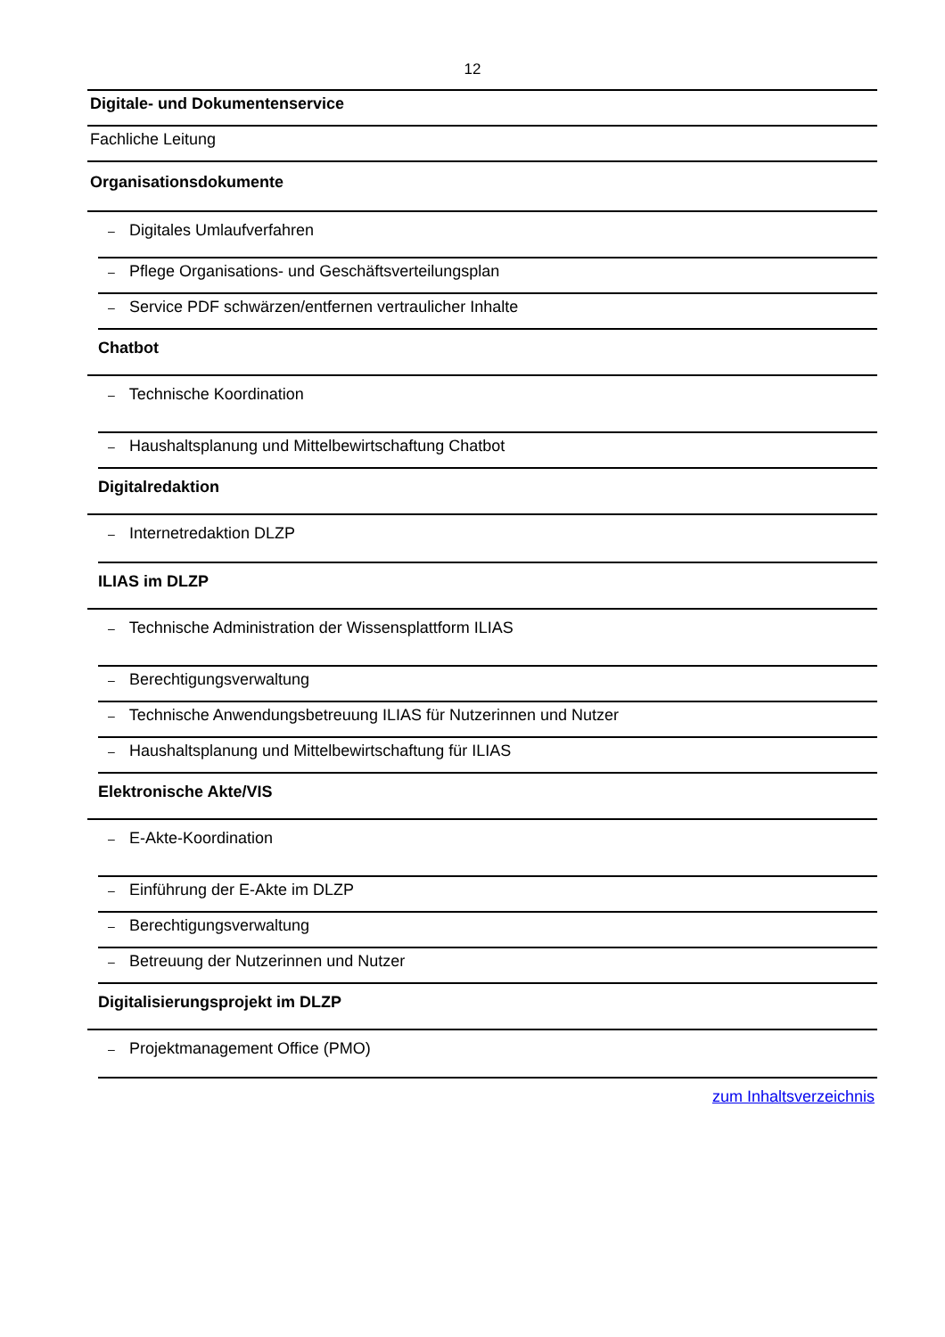12
Digitale- und Dokumentenservice
Fachliche Leitung
Organisationsdokumente
– Digitales Umlaufverfahren
– Pflege Organisations- und Geschäftsverteilungsplan
– Service PDF schwärzen/entfernen vertraulicher Inhalte
Chatbot
– Technische Koordination
– Haushaltsplanung und Mittelbewirtschaftung Chatbot
Digitalredaktion
– Internetredaktion DLZP
ILIAS im DLZP
– Technische Administration der Wissensplattform ILIAS
– Berechtigungsverwaltung
– Technische Anwendungsbetreuung ILIAS für Nutzerinnen und Nutzer
– Haushaltsplanung und Mittelbewirtschaftung für ILIAS
Elektronische Akte/VIS
– E-Akte-Koordination
– Einführung der E-Akte im DLZP
– Berechtigungsverwaltung
– Betreuung der Nutzerinnen und Nutzer
Digitalisierungsprojekt im DLZP
– Projektmanagement Office (PMO)
zum Inhaltsverzeichnis